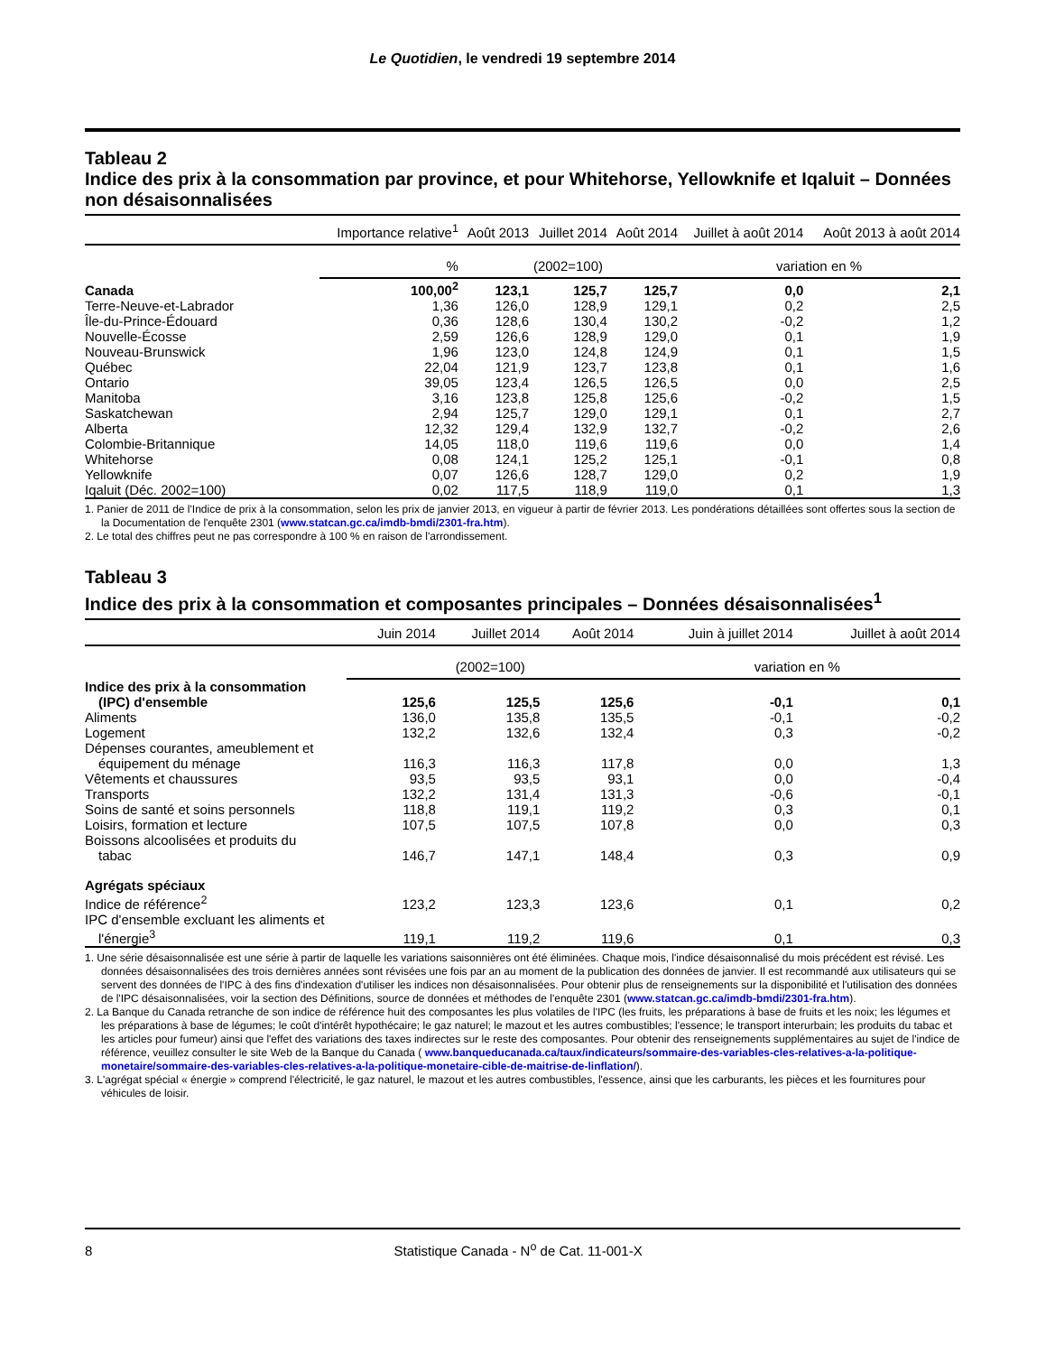Le Quotidien, le vendredi 19 septembre 2014
Tableau 2
Indice des prix à la consommation par province, et pour Whitehorse, Yellowknife et Iqaluit – Données non désaisonnalisées
| | Importance relative<sup>1</sup> | Août 2013 | Juillet 2014 | Août 2014 | Juillet à août 2014 | Août 2013 à août 2014 |
| --- | --- | --- | --- | --- | --- | --- |
| | % | (2002=100) | | | variation en % | |
| Canada | 100,00<sup>2</sup> | 123,1 | 125,7 | 125,7 | 0,0 | 2,1 |
| Terre-Neuve-et-Labrador | 1,36 | 126,0 | 128,9 | 129,1 | 0,2 | 2,5 |
| Île-du-Prince-Édouard | 0,36 | 128,6 | 130,4 | 130,2 | -0,2 | 1,2 |
| Nouvelle-Écosse | 2,59 | 126,6 | 128,9 | 129,0 | 0,1 | 1,9 |
| Nouveau-Brunswick | 1,96 | 123,0 | 124,8 | 124,9 | 0,1 | 1,5 |
| Québec | 22,04 | 121,9 | 123,7 | 123,8 | 0,1 | 1,6 |
| Ontario | 39,05 | 123,4 | 126,5 | 126,5 | 0,0 | 2,5 |
| Manitoba | 3,16 | 123,8 | 125,8 | 125,6 | -0,2 | 1,5 |
| Saskatchewan | 2,94 | 125,7 | 129,0 | 129,1 | 0,1 | 2,7 |
| Alberta | 12,32 | 129,4 | 132,9 | 132,7 | -0,2 | 2,6 |
| Colombie-Britannique | 14,05 | 118,0 | 119,6 | 119,6 | 0,0 | 1,4 |
| Whitehorse | 0,08 | 124,1 | 125,2 | 125,1 | -0,1 | 0,8 |
| Yellowknife | 0,07 | 126,6 | 128,7 | 129,0 | 0,2 | 1,9 |
| Iqaluit (Déc. 2002=100) | 0,02 | 117,5 | 118,9 | 119,0 | 0,1 | 1,3 |
1. Panier de 2011 de l'Indice de prix à la consommation, selon les prix de janvier 2013, en vigueur à partir de février 2013. Les pondérations détaillées sont offertes sous la section de la Documentation de l'enquête 2301 (www.statcan.gc.ca/imdb-bmdi/2301-fra.htm).
2. Le total des chiffres peut ne pas correspondre à 100 % en raison de l'arrondissement.
Tableau 3
Indice des prix à la consommation et composantes principales – Données désaisonnalisées<sup>1</sup>
| | Juin 2014 | Juillet 2014 | Août 2014 | Juin à juillet 2014 | Juillet à août 2014 |
| --- | --- | --- | --- | --- | --- |
| | (2002=100) | | | variation en % | |
| Indice des prix à la consommation (IPC) d'ensemble | 125,6 | 125,5 | 125,6 | -0,1 | 0,1 |
| Aliments | 136,0 | 135,8 | 135,5 | -0,1 | -0,2 |
| Logement | 132,2 | 132,6 | 132,4 | 0,3 | -0,2 |
| Dépenses courantes, ameublement et équipement du ménage | 116,3 | 116,3 | 117,8 | 0,0 | 1,3 |
| Vêtements et chaussures | 93,5 | 93,5 | 93,1 | 0,0 | -0,4 |
| Transports | 132,2 | 131,4 | 131,3 | -0,6 | -0,1 |
| Soins de santé et soins personnels | 118,8 | 119,1 | 119,2 | 0,3 | 0,1 |
| Loisirs, formation et lecture | 107,5 | 107,5 | 107,8 | 0,0 | 0,3 |
| Boissons alcoolisées et produits du tabac | 146,7 | 147,1 | 148,4 | 0,3 | 0,9 |
| Agrégats spéciaux | | | | | |
| Indice de référence<sup>2</sup> | 123,2 | 123,3 | 123,6 | 0,1 | 0,2 |
| IPC d'ensemble excluant les aliments et l'énergie<sup>3</sup> | 119,1 | 119,2 | 119,6 | 0,1 | 0,3 |
1. Une série désaisonnalisée est une série à partir de laquelle les variations saisonnières ont été éliminées. Chaque mois, l'indice désaisonnalisé du mois précédent est révisé. Les données désaisonnalisées des trois dernières années sont révisées une fois par an au moment de la publication des données de janvier. Il est recommandé aux utilisateurs qui se servent des données de l'IPC à des fins d'indexation d'utiliser les indices non désaisonnalisées. Pour obtenir plus de renseignements sur la disponibilité et l'utilisation des données de l'IPC désaisonnalisées, voir la section des Définitions, source de données et méthodes de l'enquête 2301 (www.statcan.gc.ca/imdb-bmdi/2301-fra.htm).
2. La Banque du Canada retranche de son indice de référence huit des composantes les plus volatiles de l'IPC (les fruits, les préparations à base de fruits et les noix; les légumes et les préparations à base de légumes; le coût d'intérêt hypothécaire; le gaz naturel; le mazout et les autres combustibles; l'essence; le transport interurbain; les produits du tabac et les articles pour fumeur) ainsi que l'effet des variations des taxes indirectes sur le reste des composantes. Pour obtenir des renseignements supplémentaires au sujet de l'indice de référence, veuillez consulter le site Web de la Banque du Canada ( www.banqueducanada.ca/taux/indicateurs/sommaire-des-variables-cles-relatives-a-la-politique-monetaire/sommaire-des-variables-cles-relatives-a-la-politique-monetaire-cible-de-maitrise-de-linflation/).
3. L'agrégat spécial « énergie » comprend l'électricité, le gaz naturel, le mazout et les autres combustibles, l'essence, ainsi que les carburants, les pièces et les fournitures pour véhicules de loisir.
8 Statistique Canada - N<sup>o</sup> de Cat. 11-001-X